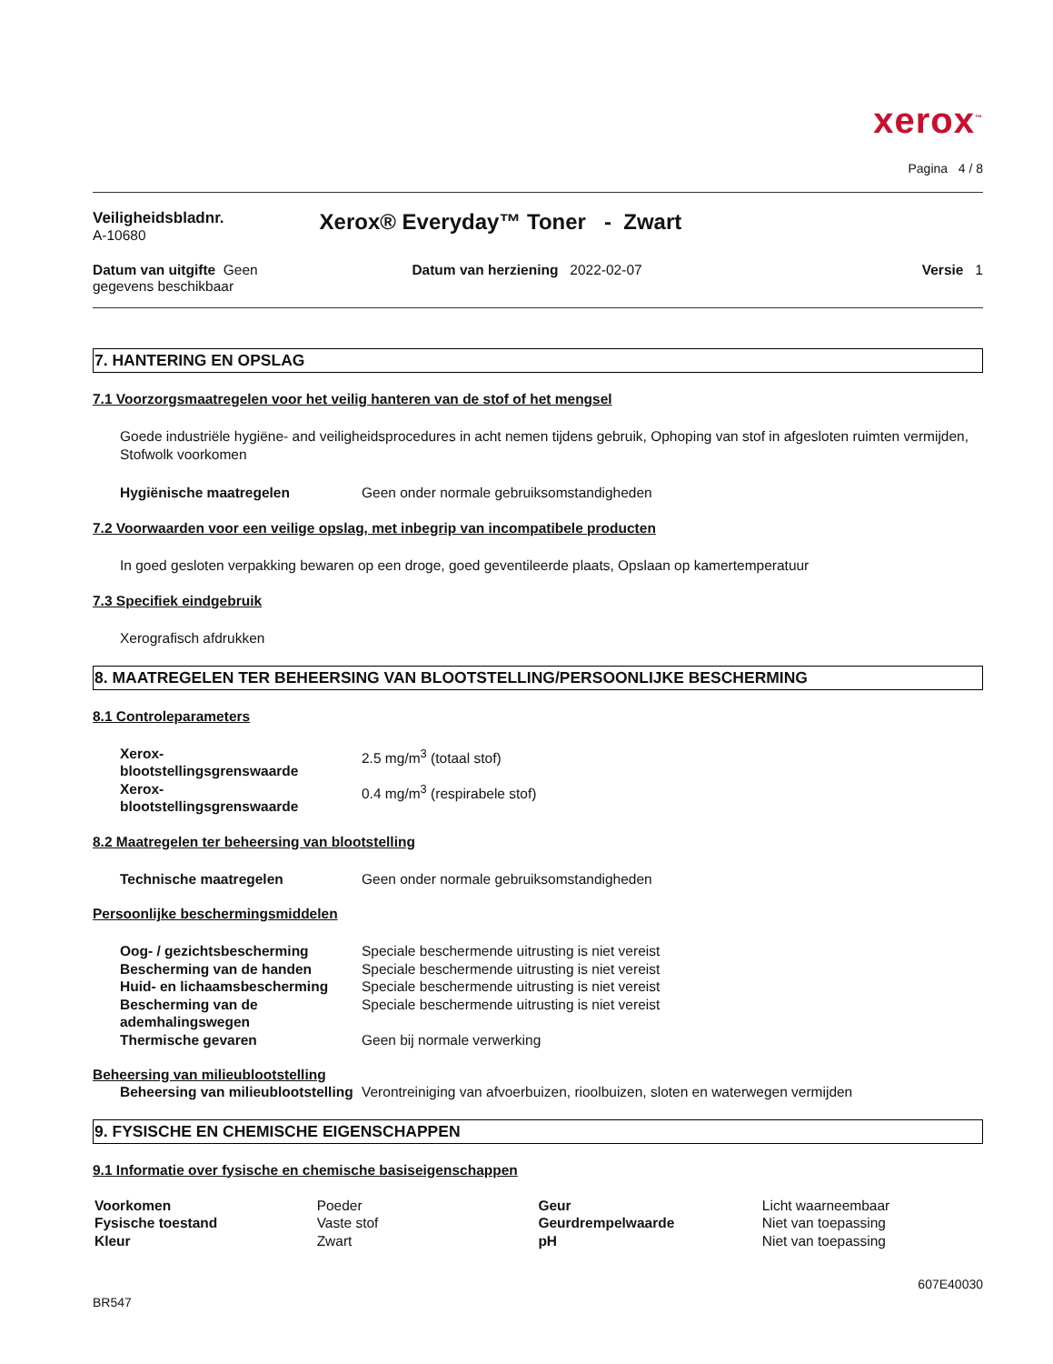xerox<sup>™</sup>
Pagina 4 / 8
Veiligheidsbladnr.
A-10680
Xerox® Everyday™ Toner - Zwart
Datum van uitgifte Geen gegevens beschikbaar
Datum van herziening 2022-02-07 Versie 1
7. HANTERING EN OPSLAG
7.1 Voorzorgsmaatregelen voor het veilig hanteren van de stof of het mengsel
Goede industriële hygiëne- and veiligheidsprocedures in acht nemen tijdens gebruik, Ophoping van stof in afgesloten ruimten vermijden, Stofwolk voorkomen
| Hygiënische maatregelen | Geen onder normale gebruiksomstandigheden |
7.2 Voorwaarden voor een veilige opslag, met inbegrip van incompatibele producten
In goed gesloten verpakking bewaren op een droge, goed geventileerde plaats, Opslaan op kamertemperatuur
7.3 Specifiek eindgebruik
Xerografisch afdrukken
8. MAATREGELEN TER BEHEERSING VAN BLOOTSTELLING/PERSOONLIJKE BESCHERMING
8.1 Controleparameters
| Xerox- blootstellingsgrenswaarde | 2.5 mg/m<sup>3</sup> (totaal stof) |
| Xerox- blootstellingsgrenswaarde | 0.4 mg/m<sup>3</sup> (respirabele stof) |
8.2 Maatregelen ter beheersing van blootstelling
| Technische maatregelen | Geen onder normale gebruiksomstandigheden |
Persoonlijke beschermingsmiddelen
| Oog- / gezichtsbescherming | Speciale beschermende uitrusting is niet vereist |
| Bescherming van de handen | Speciale beschermende uitrusting is niet vereist |
| Huid- en lichaamsbescherming | Speciale beschermende uitrusting is niet vereist |
| Bescherming van de ademhalingswegen | Speciale beschermende uitrusting is niet vereist |
| Thermische gevaren | Geen bij normale verwerking |
Beheersing van milieublootstelling
| Beheersing van milieublootstelling | Verontreiniging van afvoerbuizen, rioolbuizen, sloten en waterwegen vermijden |
9. FYSISCHE EN CHEMISCHE EIGENSCHAPPEN
9.1 Informatie over fysische en chemische basiseigenschappen
| Voorkomen | Poeder | Geur | Licht waarneembaar |
| Fysische toestand | Vaste stof | Geurdrempelwaarde | Niet van toepassing |
| Kleur | Zwart | pH | Niet van toepassing |
607E40030
BR547